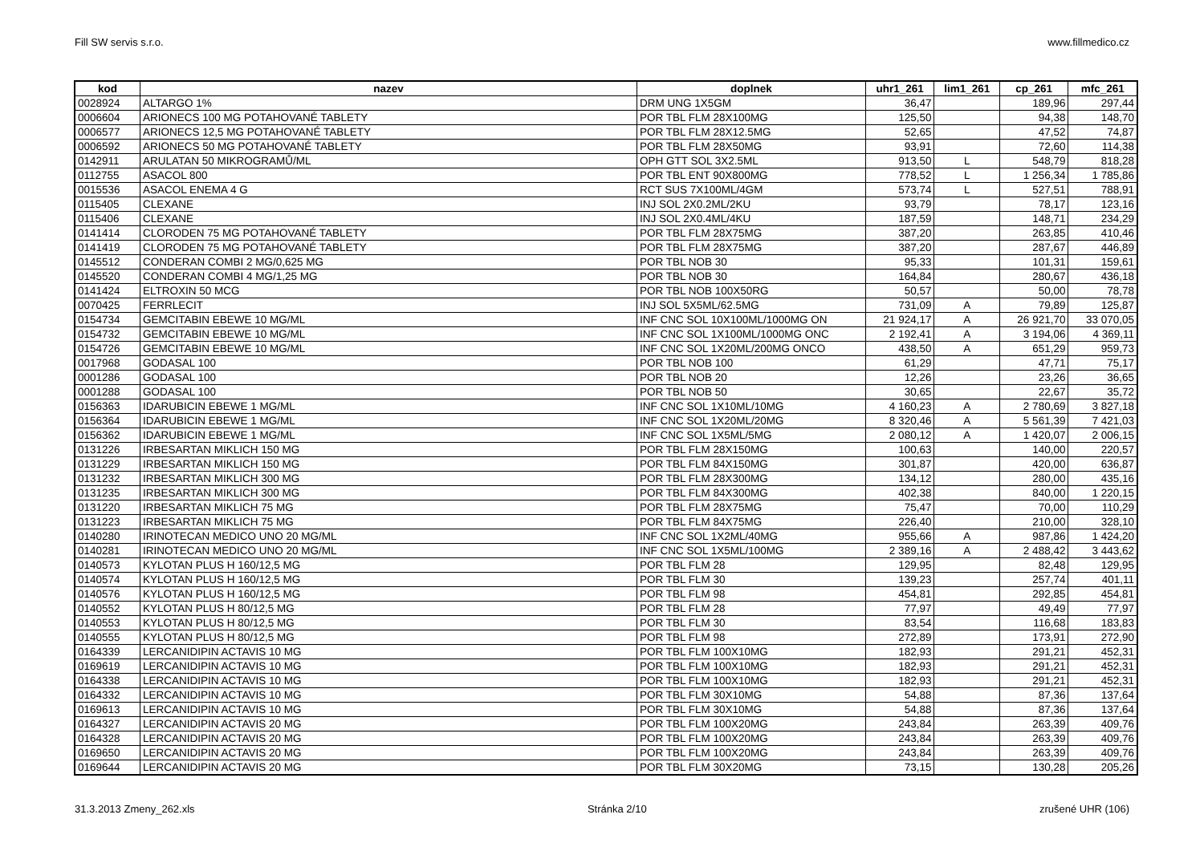Fill SW servis s.r.o. www.fillmedico.cz
| kod | nazev | doplnek | uhr1_261 | lim1_261 | cp_261 | mfc_261 |
| --- | --- | --- | --- | --- | --- | --- |
| 0028924 | ALTARGO 1% | DRM UNG 1X5GM | 36,47 | | 189,96 | 297,44 |
| 0006604 | ARIONECS 100 MG POTAHOVANÉ TABLETY | POR TBL FLM 28X100MG | 125,50 | | 94,38 | 148,70 |
| 0006577 | ARIONECS 12,5 MG POTAHOVANÉ TABLETY | POR TBL FLM 28X12.5MG | 52,65 | | 47,52 | 74,87 |
| 0006592 | ARIONECS 50 MG POTAHOVANÉ TABLETY | POR TBL FLM 28X50MG | 93,91 | | 72,60 | 114,38 |
| 0142911 | ARULATAN 50 MIKROGRAMŮ/ML | OPH GTT SOL 3X2.5ML | 913,50 | L | 548,79 | 818,28 |
| 0112755 | ASACOL 800 | POR TBL ENT 90X800MG | 778,52 | L | 1 256,34 | 1 785,86 |
| 0015536 | ASACOL ENEMA 4 G | RCT SUS 7X100ML/4GM | 573,74 | L | 527,51 | 788,91 |
| 0115405 | CLEXANE | INJ SOL 2X0.2ML/2KU | 93,79 | | 78,17 | 123,16 |
| 0115406 | CLEXANE | INJ SOL 2X0.4ML/4KU | 187,59 | | 148,71 | 234,29 |
| 0141414 | CLORODEN 75 MG POTAHOVANÉ TABLETY | POR TBL FLM 28X75MG | 387,20 | | 263,85 | 410,46 |
| 0141419 | CLORODEN 75 MG POTAHOVANÉ TABLETY | POR TBL FLM 28X75MG | 387,20 | | 287,67 | 446,89 |
| 0145512 | CONDERAN COMBI 2 MG/0,625 MG | POR TBL NOB 30 | 95,33 | | 101,31 | 159,61 |
| 0145520 | CONDERAN COMBI 4 MG/1,25 MG | POR TBL NOB 30 | 164,84 | | 280,67 | 436,18 |
| 0141424 | ELTROXIN 50 MCG | POR TBL NOB 100X50RG | 50,57 | | 50,00 | 78,78 |
| 0070425 | FERRLECIT | INJ SOL 5X5ML/62.5MG | 731,09 | A | 79,89 | 125,87 |
| 0154734 | GEMCITABIN EBEWE 10 MG/ML | INF CNC SOL 10X100ML/1000MG ON | 21 924,17 | A | 26 921,70 | 33 070,05 |
| 0154732 | GEMCITABIN EBEWE 10 MG/ML | INF CNC SOL 1X100ML/1000MG ONC | 2 192,41 | A | 3 194,06 | 4 369,11 |
| 0154726 | GEMCITABIN EBEWE 10 MG/ML | INF CNC SOL 1X20ML/200MG ONCO | 438,50 | A | 651,29 | 959,73 |
| 0017968 | GODASAL 100 | POR TBL NOB 100 | 61,29 | | 47,71 | 75,17 |
| 0001286 | GODASAL 100 | POR TBL NOB 20 | 12,26 | | 23,26 | 36,65 |
| 0001288 | GODASAL 100 | POR TBL NOB 50 | 30,65 | | 22,67 | 35,72 |
| 0156363 | IDARUBICIN EBEWE 1 MG/ML | INF CNC SOL 1X10ML/10MG | 4 160,23 | A | 2 780,69 | 3 827,18 |
| 0156364 | IDARUBICIN EBEWE 1 MG/ML | INF CNC SOL 1X20ML/20MG | 8 320,46 | A | 5 561,39 | 7 421,03 |
| 0156362 | IDARUBICIN EBEWE 1 MG/ML | INF CNC SOL 1X5ML/5MG | 2 080,12 | A | 1 420,07 | 2 006,15 |
| 0131226 | IRBESARTAN MIKLICH 150 MG | POR TBL FLM 28X150MG | 100,63 | | 140,00 | 220,57 |
| 0131229 | IRBESARTAN MIKLICH 150 MG | POR TBL FLM 84X150MG | 301,87 | | 420,00 | 636,87 |
| 0131232 | IRBESARTAN MIKLICH 300 MG | POR TBL FLM 28X300MG | 134,12 | | 280,00 | 435,16 |
| 0131235 | IRBESARTAN MIKLICH 300 MG | POR TBL FLM 84X300MG | 402,38 | | 840,00 | 1 220,15 |
| 0131220 | IRBESARTAN MIKLICH 75 MG | POR TBL FLM 28X75MG | 75,47 | | 70,00 | 110,29 |
| 0131223 | IRBESARTAN MIKLICH 75 MG | POR TBL FLM 84X75MG | 226,40 | | 210,00 | 328,10 |
| 0140280 | IRINOTECAN MEDICO UNO 20 MG/ML | INF CNC SOL 1X2ML/40MG | 955,66 | A | 987,86 | 1 424,20 |
| 0140281 | IRINOTECAN MEDICO UNO 20 MG/ML | INF CNC SOL 1X5ML/100MG | 2 389,16 | A | 2 488,42 | 3 443,62 |
| 0140573 | KYLOTAN PLUS H 160/12,5 MG | POR TBL FLM 28 | 129,95 | | 82,48 | 129,95 |
| 0140574 | KYLOTAN PLUS H 160/12,5 MG | POR TBL FLM 30 | 139,23 | | 257,74 | 401,11 |
| 0140576 | KYLOTAN PLUS H 160/12,5 MG | POR TBL FLM 98 | 454,81 | | 292,85 | 454,81 |
| 0140552 | KYLOTAN PLUS H 80/12,5 MG | POR TBL FLM 28 | 77,97 | | 49,49 | 77,97 |
| 0140553 | KYLOTAN PLUS H 80/12,5 MG | POR TBL FLM 30 | 83,54 | | 116,68 | 183,83 |
| 0140555 | KYLOTAN PLUS H 80/12,5 MG | POR TBL FLM 98 | 272,89 | | 173,91 | 272,90 |
| 0164339 | LERCANIDIPIN ACTAVIS 10 MG | POR TBL FLM 100X10MG | 182,93 | | 291,21 | 452,31 |
| 0169619 | LERCANIDIPIN ACTAVIS 10 MG | POR TBL FLM 100X10MG | 182,93 | | 291,21 | 452,31 |
| 0164338 | LERCANIDIPIN ACTAVIS 10 MG | POR TBL FLM 100X10MG | 182,93 | | 291,21 | 452,31 |
| 0164332 | LERCANIDIPIN ACTAVIS 10 MG | POR TBL FLM 30X10MG | 54,88 | | 87,36 | 137,64 |
| 0169613 | LERCANIDIPIN ACTAVIS 10 MG | POR TBL FLM 30X10MG | 54,88 | | 87,36 | 137,64 |
| 0164327 | LERCANIDIPIN ACTAVIS 20 MG | POR TBL FLM 100X20MG | 243,84 | | 263,39 | 409,76 |
| 0164328 | LERCANIDIPIN ACTAVIS 20 MG | POR TBL FLM 100X20MG | 243,84 | | 263,39 | 409,76 |
| 0169650 | LERCANIDIPIN ACTAVIS 20 MG | POR TBL FLM 100X20MG | 243,84 | | 263,39 | 409,76 |
| 0169644 | LERCANIDIPIN ACTAVIS 20 MG | POR TBL FLM 30X20MG | 73,15 | | 130,28 | 205,26 |
31.3.2013 Zmeny_262.xls Stránka 2/10 zrušené UHR (106)